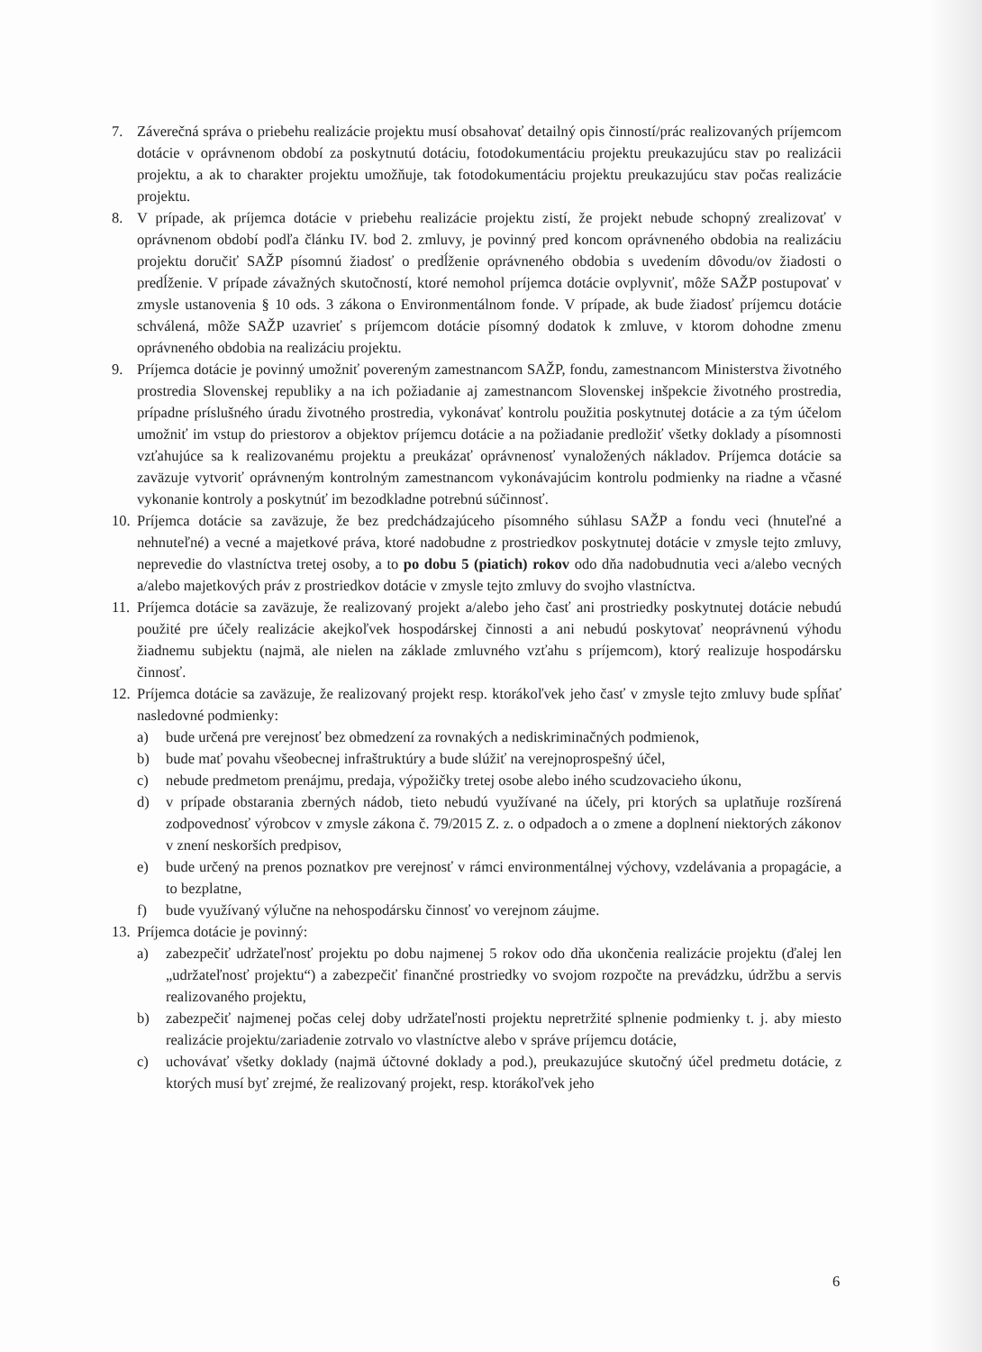7. Záverečná správa o priebehu realizácie projektu musí obsahovať detailný opis činností/prác realizovaných príjemcom dotácie v oprávnenom období za poskytnutú dotáciu, fotodokumentáciu projektu preukazujúcu stav po realizácii projektu, a ak to charakter projektu umožňuje, tak fotodokumentáciu projektu preukazujúcu stav počas realizácie projektu.
8. V prípade, ak príjemca dotácie v priebehu realizácie projektu zistí, že projekt nebude schopný zrealizovať v oprávnenom období podľa článku IV. bod 2. zmluvy, je povinný pred koncom oprávneného obdobia na realizáciu projektu doručiť SAŽP písomnú žiadosť o predĺženie oprávneného obdobia s uvedením dôvodu/ov žiadosti o predĺženie. V prípade závažných skutočností, ktoré nemohol príjemca dotácie ovplyvniť, môže SAŽP postupovať v zmysle ustanovenia § 10 ods. 3 zákona o Environmentálnom fonde. V prípade, ak bude žiadosť príjemcu dotácie schválená, môže SAŽP uzavrieť s príjemcom dotácie písomný dodatok k zmluve, v ktorom dohodne zmenu oprávneného obdobia na realizáciu projektu.
9. Príjemca dotácie je povinný umožniť povereným zamestnancom SAŽP, fondu, zamestnancom Ministerstva životného prostredia Slovenskej republiky a na ich požiadanie aj zamestnancom Slovenskej inšpekcie životného prostredia, prípadne príslušného úradu životného prostredia, vykonávať kontrolu použitia poskytnutej dotácie a za tým účelom umožniť im vstup do priestorov a objektov príjemcu dotácie a na požiadanie predložiť všetky doklady a písomnosti vzťahujúce sa k realizovanému projektu a preukázať oprávnenosť vynaložených nákladov. Príjemca dotácie sa zaväzuje vytvoriť oprávneným kontrolným zamestnancom vykonávajúcim kontrolu podmienky na riadne a včasné vykonanie kontroly a poskytnúť im bezodkladne potrebnú súčinnosť.
10. Príjemca dotácie sa zaväzuje, že bez predchádzajúceho písomného súhlasu SAŽP a fondu veci (hnuteľné a nehnuteľné) a vecné a majetkové práva, ktoré nadobudne z prostriedkov poskytnutej dotácie v zmysle tejto zmluvy, neprevedie do vlastníctva tretej osoby, a to po dobu 5 (piatich) rokov odo dňa nadobudnutia veci a/alebo vecných a/alebo majetkových práv z prostriedkov dotácie v zmysle tejto zmluvy do svojho vlastníctva.
11. Príjemca dotácie sa zaväzuje, že realizovaný projekt a/alebo jeho časť ani prostriedky poskytnutej dotácie nebudú použité pre účely realizácie akejkoľvek hospodárskej činnosti a ani nebudú poskytovať neoprávnenú výhodu žiadnemu subjektu (najmä, ale nielen na základe zmluvného vzťahu s príjemcom), ktorý realizuje hospodársku činnosť.
12. Príjemca dotácie sa zaväzuje, že realizovaný projekt resp. ktorákoľvek jeho časť v zmysle tejto zmluvy bude spĺňať nasledovné podmienky:
a) bude určená pre verejnosť bez obmedzení za rovnakých a nediskriminačných podmienok,
b) bude mať povahu všeobecnej infraštruktúry a bude slúžiť na verejnoprospešný účel,
c) nebude predmetom prenájmu, predaja, výpožičky tretej osobe alebo iného scudzovacieho úkonu,
d) v prípade obstarania zberných nádob, tieto nebudú využívané na účely, pri ktorých sa uplatňuje rozšírená zodpovednosť výrobcov v zmysle zákona č. 79/2015 Z. z. o odpadoch a o zmene a doplnení niektorých zákonov v znení neskorších predpisov,
e) bude určený na prenos poznatkov pre verejnosť v rámci environmentálnej výchovy, vzdelávania a propagácie, a to bezplatne,
f) bude využívaný výlučne na nehospodársku činnosť vo verejnom záujme.
13. Príjemca dotácie je povinný:
a) zabezpečiť udržateľnosť projektu po dobu najmenej 5 rokov odo dňa ukončenia realizácie projektu (ďalej len „udržateľnosť projektu“) a zabezpečiť finančné prostriedky vo svojom rozpočte na prevádzku, údržbu a servis realizovaného projektu,
b) zabezpečiť najmenej počas celej doby udržateľnosti projektu nepretržité splnenie podmienky t. j. aby miesto realizácie projektu/zariadenie zotrvalo vo vlastníctve alebo v správe príjemcu dotácie,
c) uchovávať všetky doklady (najmä účtovné doklady a pod.), preukazujúce skutočný účel predmetu dotácie, z ktorých musí byť zrejmé, že realizovaný projekt, resp. ktorákoľvek jeho
6